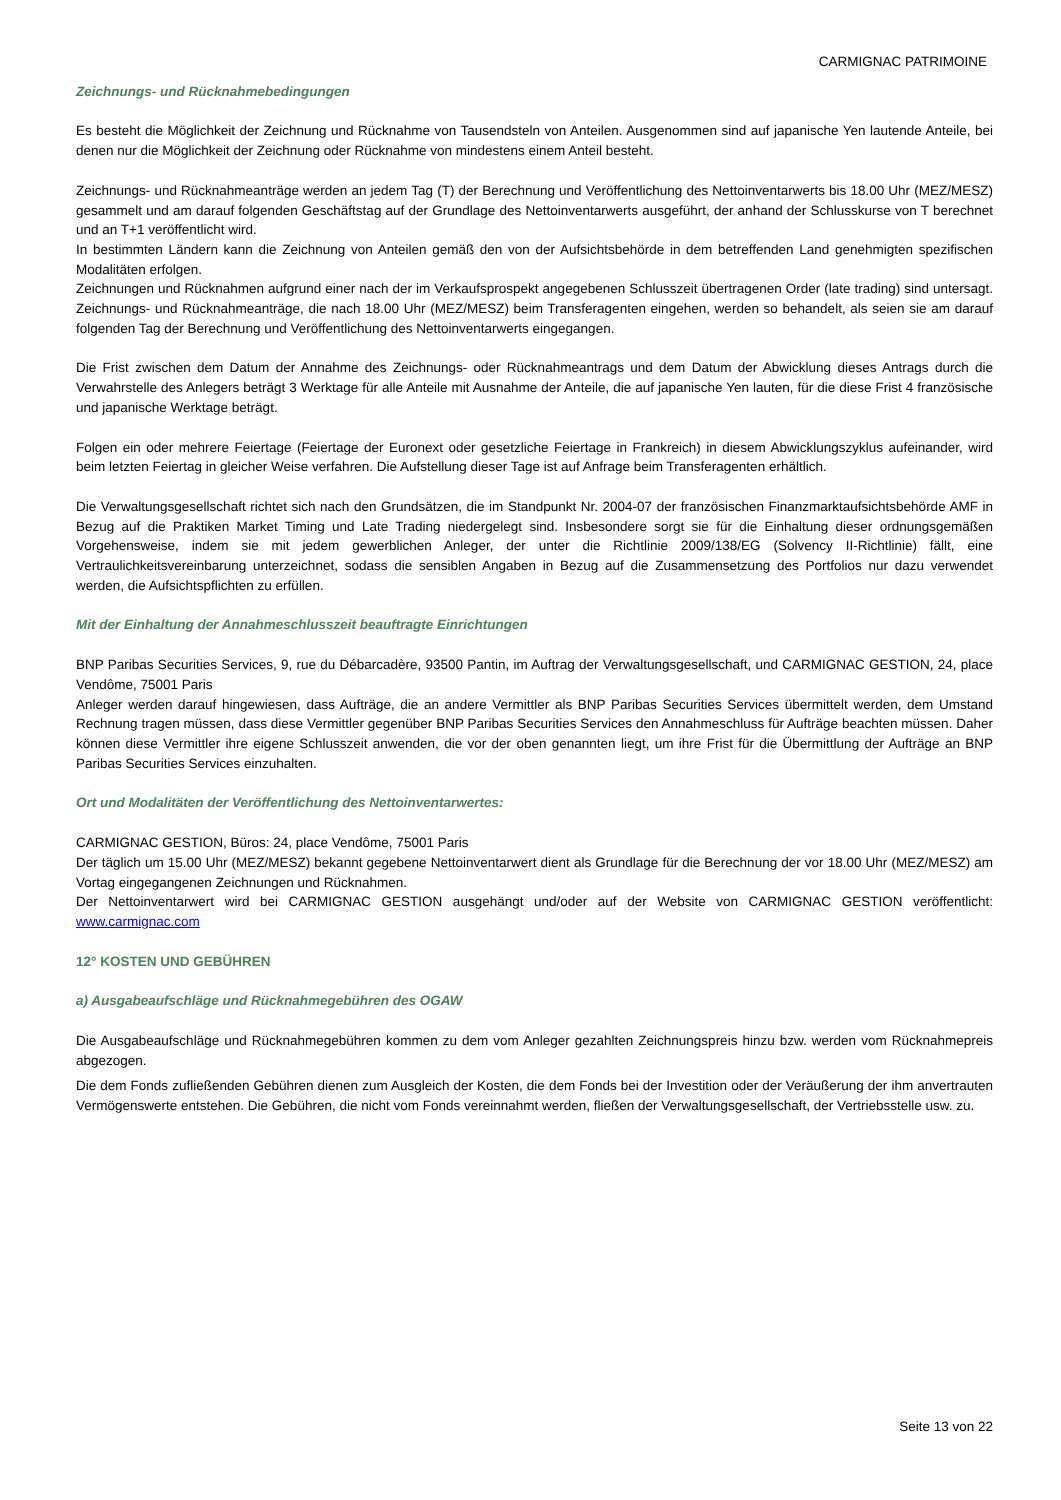CARMIGNAC PATRIMOINE
Zeichnungs- und Rücknahmebedingungen
Es besteht die Möglichkeit der Zeichnung und Rücknahme von Tausendsteln von Anteilen. Ausgenommen sind auf japanische Yen lautende Anteile, bei denen nur die Möglichkeit der Zeichnung oder Rücknahme von mindestens einem Anteil besteht.
Zeichnungs- und Rücknahmeanträge werden an jedem Tag (T) der Berechnung und Veröffentlichung des Nettoinventarwerts bis 18.00 Uhr (MEZ/MESZ) gesammelt und am darauf folgenden Geschäftstag auf der Grundlage des Nettoinventarwerts ausgeführt, der anhand der Schlusskurse von T berechnet und an T+1 veröffentlicht wird.
In bestimmten Ländern kann die Zeichnung von Anteilen gemäß den von der Aufsichtsbehörde in dem betreffenden Land genehmigten spezifischen Modalitäten erfolgen.
Zeichnungen und Rücknahmen aufgrund einer nach der im Verkaufsprospekt angegebenen Schlusszeit übertragenen Order (late trading) sind untersagt. Zeichnungs- und Rücknahmeanträge, die nach 18.00 Uhr (MEZ/MESZ) beim Transferagenten eingehen, werden so behandelt, als seien sie am darauf folgenden Tag der Berechnung und Veröffentlichung des Nettoinventarwerts eingegangen.
Die Frist zwischen dem Datum der Annahme des Zeichnungs- oder Rücknahmeantrags und dem Datum der Abwicklung dieses Antrags durch die Verwahrstelle des Anlegers beträgt 3 Werktage für alle Anteile mit Ausnahme der Anteile, die auf japanische Yen lauten, für die diese Frist 4 französische und japanische Werktage beträgt.
Folgen ein oder mehrere Feiertage (Feiertage der Euronext oder gesetzliche Feiertage in Frankreich) in diesem Abwicklungszyklus aufeinander, wird beim letzten Feiertag in gleicher Weise verfahren. Die Aufstellung dieser Tage ist auf Anfrage beim Transferagenten erhältlich.
Die Verwaltungsgesellschaft richtet sich nach den Grundsätzen, die im Standpunkt Nr. 2004-07 der französischen Finanzmarktaufsichtsbehörde AMF in Bezug auf die Praktiken Market Timing und Late Trading niedergelegt sind. Insbesondere sorgt sie für die Einhaltung dieser ordnungsgemäßen Vorgehensweise, indem sie mit jedem gewerblichen Anleger, der unter die Richtlinie 2009/138/EG (Solvency II-Richtlinie) fällt, eine Vertraulichkeitsvereinbarung unterzeichnet, sodass die sensiblen Angaben in Bezug auf die Zusammensetzung des Portfolios nur dazu verwendet werden, die Aufsichtspflichten zu erfüllen.
Mit der Einhaltung der Annahmeschlusszeit beauftragte Einrichtungen
BNP Paribas Securities Services, 9, rue du Débarcadère, 93500 Pantin, im Auftrag der Verwaltungsgesellschaft, und CARMIGNAC GESTION, 24, place Vendôme, 75001 Paris
Anleger werden darauf hingewiesen, dass Aufträge, die an andere Vermittler als BNP Paribas Securities Services übermittelt werden, dem Umstand Rechnung tragen müssen, dass diese Vermittler gegenüber BNP Paribas Securities Services den Annahmeschluss für Aufträge beachten müssen. Daher können diese Vermittler ihre eigene Schlusszeit anwenden, die vor der oben genannten liegt, um ihre Frist für die Übermittlung der Aufträge an BNP Paribas Securities Services einzuhalten.
Ort und Modalitäten der Veröffentlichung des Nettoinventarwertes:
CARMIGNAC GESTION, Büros: 24, place Vendôme, 75001 Paris
Der täglich um 15.00 Uhr (MEZ/MESZ) bekannt gegebene Nettoinventarwert dient als Grundlage für die Berechnung der vor 18.00 Uhr (MEZ/MESZ) am Vortag eingegangenen Zeichnungen und Rücknahmen.
Der Nettoinventarwert wird bei CARMIGNAC GESTION ausgehängt und/oder auf der Website von CARMIGNAC GESTION veröffentlicht: www.carmignac.com
12° KOSTEN UND GEBÜHREN
a) Ausgabeaufschläge und Rücknahmegebühren des OGAW
Die Ausgabeaufschläge und Rücknahmegebühren kommen zu dem vom Anleger gezahlten Zeichnungspreis hinzu bzw. werden vom Rücknahmepreis abgezogen.
Die dem Fonds zufließenden Gebühren dienen zum Ausgleich der Kosten, die dem Fonds bei der Investition oder der Veräußerung der ihm anvertrauten Vermögenswerte entstehen. Die Gebühren, die nicht vom Fonds vereinnahmt werden, fließen der Verwaltungsgesellschaft, der Vertriebsstelle usw. zu.
Seite 13 von 22